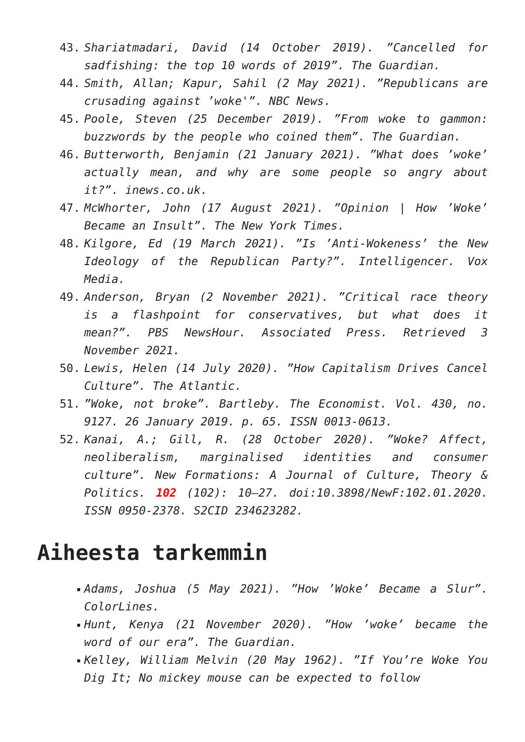43. Shariatmadari, David (14 October 2019). ”Cancelled for sadfishing: the top 10 words of 2019”. The Guardian.
44. Smith, Allan; Kapur, Sahil (2 May 2021). ”Republicans are crusading against ’woke'”. NBC News.
45. Poole, Steven (25 December 2019). ”From woke to gammon: buzzwords by the people who coined them”. The Guardian.
46. Butterworth, Benjamin (21 January 2021). ”What does ’woke’ actually mean, and why are some people so angry about it?”. inews.co.uk.
47. McWhorter, John (17 August 2021). ”Opinion | How ’Woke’ Became an Insult”. The New York Times.
48. Kilgore, Ed (19 March 2021). ”Is ’Anti-Wokeness’ the New Ideology of the Republican Party?”. Intelligencer. Vox Media.
49. Anderson, Bryan (2 November 2021). ”Critical race theory is a flashpoint for conservatives, but what does it mean?”. PBS NewsHour. Associated Press. Retrieved 3 November 2021.
50. Lewis, Helen (14 July 2020). ”How Capitalism Drives Cancel Culture”. The Atlantic.
51.”Woke, not broke”. Bartleby. The Economist. Vol. 430, no. 9127. 26 January 2019. p. 65. ISSN 0013-0613.
52. Kanai, A.; Gill, R. (28 October 2020). ”Woke? Affect, neoliberalism, marginalised identities and consumer culture”. New Formations: A Journal of Culture, Theory & Politics. 102 (102): 10–27. doi:10.3898/NewF:102.01.2020. ISSN 0950-2378. S2CID 234623282.
Aiheesta tarkemmin
Adams, Joshua (5 May 2021). ”How ’Woke’ Became a Slur”. ColorLines.
Hunt, Kenya (21 November 2020). ”How ’woke’ became the word of our era”. The Guardian.
Kelley, William Melvin (20 May 1962). ”If You’re Woke You Dig It; No mickey mouse can be expected to follow